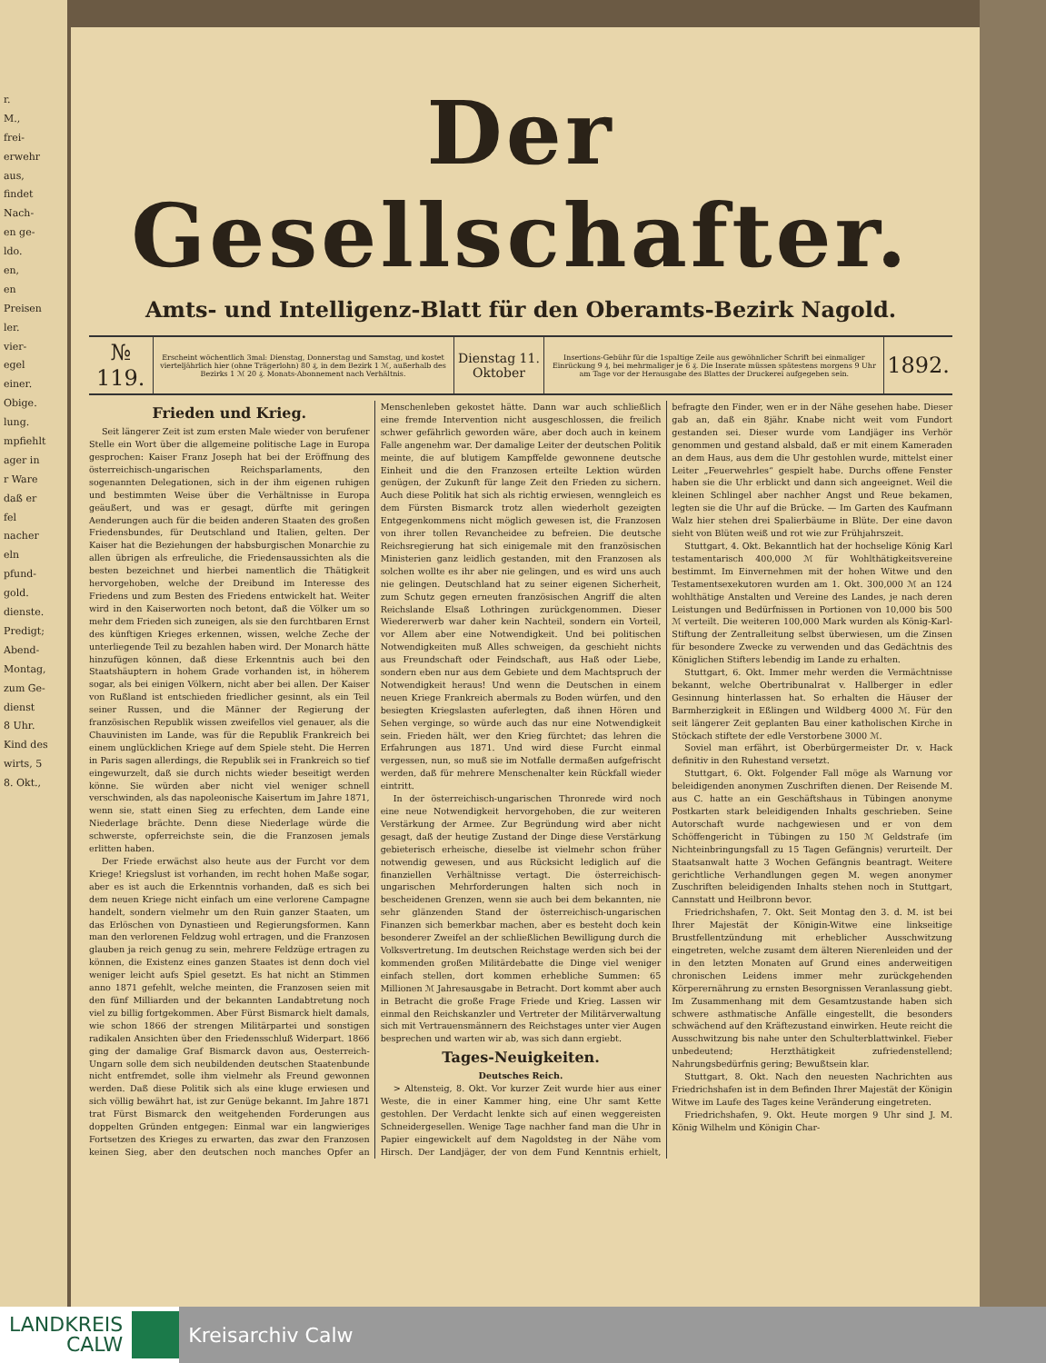r.
M.,
frei-
erwehr
aus,
findet
Nach-
en ge-
ldo.
en,
en
Preisen
ler.
vier-
egel
einer.
Obige.
lung.
mpfiehlt
ager in
r Ware
daß er
fel
nacher
eln
pfund-
gold.
dienste.
Predigt;
Abend-
Montag,
zum Ge-
dienst
8 Uhr.
Kind des
wirts, 5
8. Okt.,
Der Gesellschafter.
Amts- und Intelligenz-Blatt für den Oberamts-Bezirk Nagold.
| № 119. | Erscheint wöchentlich 3mal: Dienstag, Donnerstag und Samstag, und kostet vierteljährlich hier (ohne Trägerlohn) 80 ₰, in dem Bezirk 1 ℳ, außerhalb des Bezirks 1 ℳ 20 ₰. Monats-Abonnement nach Verhältnis. | Dienstag 11. Oktober | Insertions-Gebühr für die 1spaltige Zeile aus gewöhnlicher Schrift bei einmaliger Einrückung 9 ₰, bei mehrmaliger je 6 ₰. Die Inserate müssen spätestens morgens 9 Uhr am Tage vor der Herausgabe des Blattes der Druckerei aufgegeben sein. | 1892. |
Frieden und Krieg.
Seit längerer Zeit ist zum ersten Male wieder von berufener Stelle ein Wort über die allgemeine politische Lage in Europa gesprochen: Kaiser Franz Joseph hat bei der Eröffnung des österreichisch-ungarischen Reichsparlaments, den sogenannten Delegationen, sich in der ihm eigenen ruhigen und bestimmten Weise über die Verhältnisse in Europa geäußert, und was er gesagt, dürfte mit geringen Aenderungen auch für die beiden anderen Staaten des großen Friedensbundes, für Deutschland und Italien, gelten. Der Kaiser hat die Beziehungen der habsburgischen Monarchie zu allen übrigen als erfreuliche, die Friedensaussichten als die besten bezeichnet und hierbei namentlich die Thätigkeit hervorgehoben, welche der Dreibund im Interesse des Friedens und zum Besten des Friedens entwickelt hat. Weiter wird in den Kaiserworten noch betont, daß die Völker um so mehr dem Frieden sich zuneigen, als sie den furchtbaren Ernst des künftigen Krieges erkennen, wissen, welche Zeche der unterliegende Teil zu bezahlen haben wird. Der Monarch hätte hinzufügen können, daß diese Erkenntnis auch bei den Staatshäuptern in hohem Grade vorhanden ist, in höherem sogar, als bei einigen Völkern, nicht aber bei allen. Der Kaiser von Rußland ist entschieden friedlicher gesinnt, als ein Teil seiner Russen, und die Männer der Regierung der französischen Republik wissen zweifellos viel genauer, als die Chauvinisten im Lande, was für die Republik Frankreich bei einem unglücklichen Kriege auf dem Spiele steht. Die Herren in Paris sagen allerdings, die Republik sei in Frankreich so tief eingewurzelt, daß sie durch nichts wieder beseitigt werden könne. Sie würden aber nicht viel weniger schnell verschwinden, als das napoleonische Kaisertum im Jahre 1871, wenn sie, statt einen Sieg zu erfechten, dem Lande eine Niederlage brächte. Denn diese Niederlage würde die schwerste, opferreichste sein, die die Franzosen jemals erlitten haben.
Der Friede erwächst also heute aus der Furcht vor dem Kriege! Kriegslust ist vorhanden, im recht hohen Maße sogar, aber es ist auch die Erkenntnis vorhanden, daß es sich bei dem neuen Kriege nicht einfach um eine verlorene Campagne handelt, sondern vielmehr um den Ruin ganzer Staaten, um das Erlöschen von Dynastieen und Regierungsformen. Kann man den verlorenen Feldzug wohl ertragen, und die Franzosen glauben ja reich genug zu sein, mehrere Feldzüge ertragen zu können, die Existenz eines ganzen Staates ist denn doch viel weniger leicht aufs Spiel gesetzt. Es hat nicht an Stimmen anno 1871 gefehlt, welche meinten, die Franzosen seien mit den fünf Milliarden und der bekannten Landabtretung noch viel zu billig fortgekommen. Aber Fürst Bismarck hielt damals, wie schon 1866 der strengen Militärpartei und sonstigen radikalen Ansichten über den Friedensschluß Widerpart. 1866 ging der damalige Graf Bismarck davon aus, Oesterreich-Ungarn solle dem sich neubildenden deutschen Staatenbunde nicht entfremdet, solle ihm vielmehr als Freund gewonnen werden. Daß diese Politik sich als eine kluge erwiesen und sich völlig bewährt hat, ist zur Genüge bekannt. Im Jahre 1871 trat Fürst Bismarck den weitgehenden Forderungen aus doppelten Gründen entgegen: Einmal war ein langwieriges Fortsetzen des Krieges zu erwarten, das zwar den Franzosen keinen Sieg, aber den deutschen noch manches Opfer an Menschenleben gekostet hätte. Dann war auch schließlich eine fremde Intervention nicht ausgeschlossen, die freilich schwer gefährlich geworden wäre, aber doch auch in keinem Falle angenehm war. Der damalige Leiter der deutschen Politik meinte, die auf blutigem Kampffelde gewonnene deutsche Einheit und die den Franzosen erteilte Lektion würden genügen, der Zukunft für lange Zeit den Frieden zu sichern. Auch diese Politik hat sich als richtig erwiesen, wenngleich es dem Fürsten Bismarck trotz allen wiederholt gezeigten Entgegenkommens nicht möglich gewesen ist, die Franzosen von ihrer tollen Revancheidee zu befreien. Die deutsche Reichsregierung hat sich einigemale mit den französischen Ministerien ganz leidlich gestanden, mit den Franzosen als solchen wollte es ihr aber nie gelingen, und es wird uns auch nie gelingen. Deutschland hat zu seiner eigenen Sicherheit, zum Schutz gegen erneuten französischen Angriff die alten Reichslande Elsaß Lothringen zurückgenommen. Dieser Wiedererwerb war daher kein Nachteil, sondern ein Vorteil, vor Allem aber eine Notwendigkeit. Und bei politischen Notwendigkeiten muß Alles schweigen, da geschieht nichts aus Freundschaft oder Feindschaft, aus Haß oder Liebe, sondern eben nur aus dem Gebiete und dem Machtspruch der Notwendigkeit heraus! Und wenn die Deutschen in einem neuen Kriege Frankreich abermals zu Boden würfen, und den besiegten Kriegslasten auferlegten, daß ihnen Hören und Sehen verginge, so würde auch das nur eine Notwendigkeit sein. Frieden hält, wer den Krieg fürchtet; das lehren die Erfahrungen aus 1871. Und wird diese Furcht einmal vergessen, nun, so muß sie im Notfalle dermaßen aufgefrischt werden, daß für mehrere Menschenalter kein Rückfall wieder eintritt.
In der österreichisch-ungarischen Thronrede wird noch eine neue Notwendigkeit hervorgehoben, die zur weiteren Verstärkung der Armee. Zur Begründung wird aber nicht gesagt, daß der heutige Zustand der Dinge diese Verstärkung gebieterisch erheische, dieselbe ist vielmehr schon früher notwendig gewesen, und aus Rücksicht lediglich auf die finanziellen Verhältnisse vertagt. Die österreichisch-ungarischen Mehrforderungen halten sich noch in bescheidenen Grenzen, wenn sie auch bei dem bekannten, nie sehr glänzenden Stand der österreichisch-ungarischen Finanzen sich bemerkbar machen, aber es besteht doch kein besonderer Zweifel an der schließlichen Bewilligung durch die Volksvertretung. Im deutschen Reichstage werden sich bei der kommenden großen Militärdebatte die Dinge viel weniger einfach stellen, dort kommen erhebliche Summen: 65 Millionen ℳ Jahresausgabe in Betracht. Dort kommt aber auch in Betracht die große Frage Friede und Krieg. Lassen wir einmal den Reichskanzler und Vertreter der Militärverwaltung sich mit Vertrauensmännern des Reichstages unter vier Augen besprechen und warten wir ab, was sich dann ergiebt.
Tages-Neuigkeiten.
Deutsches Reich.
> Altensteig, 8. Okt. Vor kurzer Zeit wurde hier aus einer Weste, die in einer Kammer hing, eine Uhr samt Kette gestohlen. Der Verdacht lenkte sich auf einen weggereisten Schneidergesellen. Wenige Tage nachher fand man die Uhr in Papier eingewickelt auf dem Nagoldsteg in der Nähe vom Hirsch. Der Landjäger, der von dem Fund Kenntnis erhielt, befragte den Finder, wen er in der Nähe gesehen habe. Dieser gab an, daß ein 8jähr. Knabe nicht weit vom Fundort gestanden sei. Dieser wurde vom Landjäger ins Verhör genommen und gestand alsbald, daß er mit einem Kameraden an dem Haus, aus dem die Uhr gestohlen wurde, mittelst einer Leiter „Feuerwehrles“ gespielt habe. Durchs offene Fenster haben sie die Uhr erblickt und dann sich angeeignet. Weil die kleinen Schlingel aber nachher Angst und Reue bekamen, legten sie die Uhr auf die Brücke. — Im Garten des Kaufmann Walz hier stehen drei Spalierbäume in Blüte. Der eine davon sieht von Blüten weiß und rot wie zur Frühjahrszeit.
Stuttgart, 4. Okt. Bekanntlich hat der hochselige König Karl testamentarisch 400,000 ℳ für Wohlthätigkeitsvereine bestimmt. Im Einvernehmen mit der hohen Witwe und den Testamentsexekutoren wurden am 1. Okt. 300,000 ℳ an 124 wohlthätige Anstalten und Vereine des Landes, je nach deren Leistungen und Bedürfnissen in Portionen von 10,000 bis 500 ℳ verteilt. Die weiteren 100,000 Mark wurden als König-Karl-Stiftung der Zentralleitung selbst überwiesen, um die Zinsen für besondere Zwecke zu verwenden und das Gedächtnis des Königlichen Stifters lebendig im Lande zu erhalten.
Stuttgart, 6. Okt. Immer mehr werden die Vermächtnisse bekannt, welche Obertribunalrat v. Hallberger in edler Gesinnung hinterlassen hat. So erhalten die Häuser der Barmherzigkeit in Eßlingen und Wildberg 4000 ℳ. Für den seit längerer Zeit geplanten Bau einer katholischen Kirche in Stöckach stiftete der edle Verstorbene 3000 ℳ.
Soviel man erfährt, ist Oberbürgermeister Dr. v. Hack definitiv in den Ruhestand versetzt.
Stuttgart, 6. Okt. Folgender Fall möge als Warnung vor beleidigenden anonymen Zuschriften dienen. Der Reisende M. aus C. hatte an ein Geschäftshaus in Tübingen anonyme Postkarten stark beleidigenden Inhalts geschrieben. Seine Autorschaft wurde nachgewiesen und er von dem Schöffengericht in Tübingen zu 150 ℳ Geldstrafe (im Nichteinbringungsfall zu 15 Tagen Gefängnis) verurteilt. Der Staatsanwalt hatte 3 Wochen Gefängnis beantragt. Weitere gerichtliche Verhandlungen gegen M. wegen anonymer Zuschriften beleidigenden Inhalts stehen noch in Stuttgart, Cannstatt und Heilbronn bevor.
Friedrichshafen, 7. Okt. Seit Montag den 3. d. M. ist bei Ihrer Majestät der Königin-Witwe eine linkseitige Brustfellentzündung mit erheblicher Ausschwitzung eingetreten, welche zusamt dem älteren Nierenleiden und der in den letzten Monaten auf Grund eines anderweitigen chronischen Leidens immer mehr zurückgehenden Körperernährung zu ernsten Besorgnissen Veranlassung giebt. Im Zusammenhang mit dem Gesamtzustande haben sich schwere asthmatische Anfälle eingestellt, die besonders schwächend auf den Kräftezustand einwirken. Heute reicht die Ausschwitzung bis nahe unter den Schulterblattwinkel. Fieber unbedeutend; Herzthätigkeit zufriedenstellend; Nahrungsbedürfnis gering; Bewußtsein klar.
Stuttgart, 8. Okt. Nach den neuesten Nachrichten aus Friedrichshafen ist in dem Befinden Ihrer Majestät der Königin Witwe im Laufe des Tages keine Veränderung eingetreten.
Friedrichshafen, 9. Okt. Heute morgen 9 Uhr sind J. M. König Wilhelm und Königin Char-
LANDKREIS
CALW
Kreisarchiv Calw